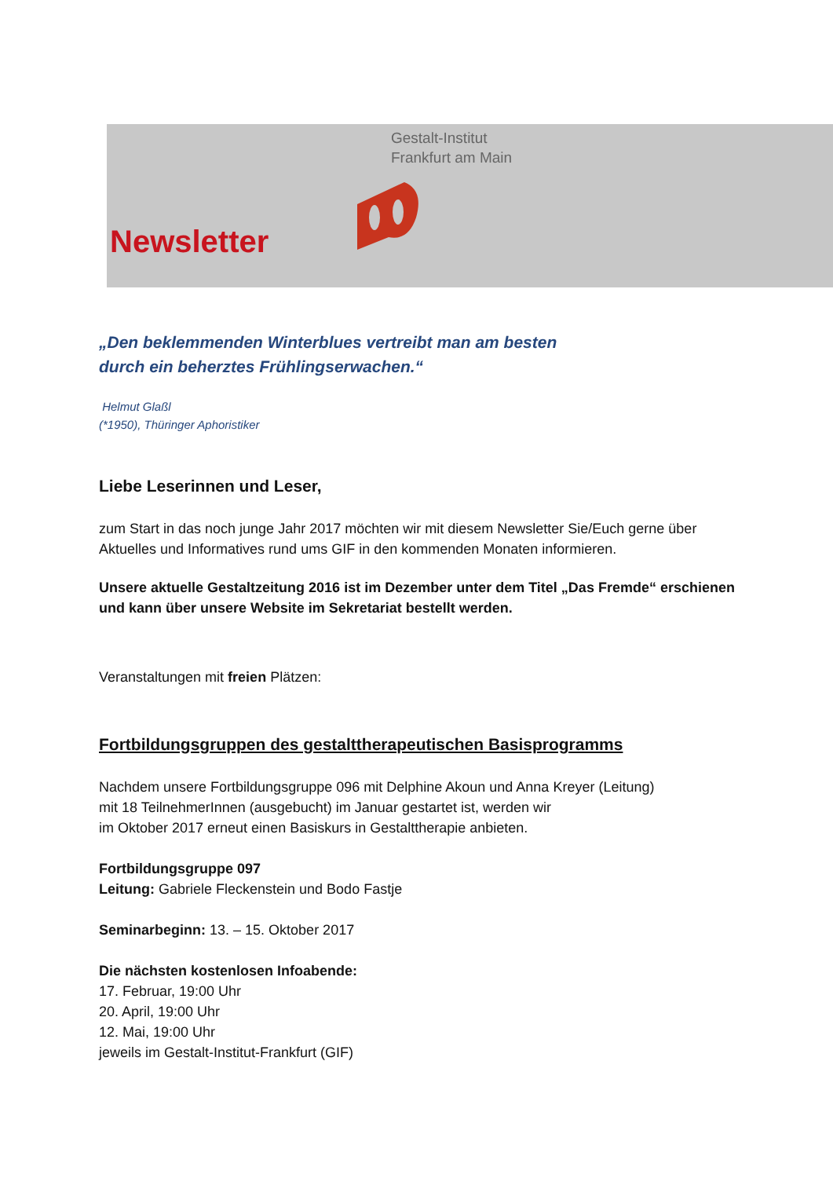Gestalt-Institut
Frankfurt am Main
Newsletter
„Den beklemmenden Winterblues vertreibt man am besten
durch ein beherztes Frühlingserwachen.“
Helmut Glaßl
(*1950), Thüringer Aphoristiker
Liebe Leserinnen und Leser,
zum Start in das noch junge Jahr 2017 möchten wir mit diesem Newsletter Sie/Euch gerne über Aktuelles und Informatives rund ums GIF in den kommenden Monaten informieren.
Unsere aktuelle Gestaltzeitung 2016 ist im Dezember unter dem Titel „Das Fremde“ erschienen und kann über unsere Website im Sekretariat bestellt werden.
Veranstaltungen mit freien Plätzen:
Fortbildungsgruppen des gestalttherapeutischen Basisprogramms
Nachdem unsere Fortbildungsgruppe 096 mit Delphine Akoun und Anna Kreyer (Leitung)
mit 18 TeilnehmerInnen (ausgebucht) im Januar gestartet ist, werden wir
im Oktober 2017 erneut einen Basiskurs in Gestalttherapie anbieten.
Fortbildungsgruppe 097
Leitung: Gabriele Fleckenstein und Bodo Fastje
Seminarbeginn: 13. – 15. Oktober 2017
Die nächsten kostenlosen Infoabende:
17. Februar, 19:00 Uhr
20. April, 19:00 Uhr
12. Mai, 19:00 Uhr
jeweils im Gestalt-Institut-Frankfurt (GIF)